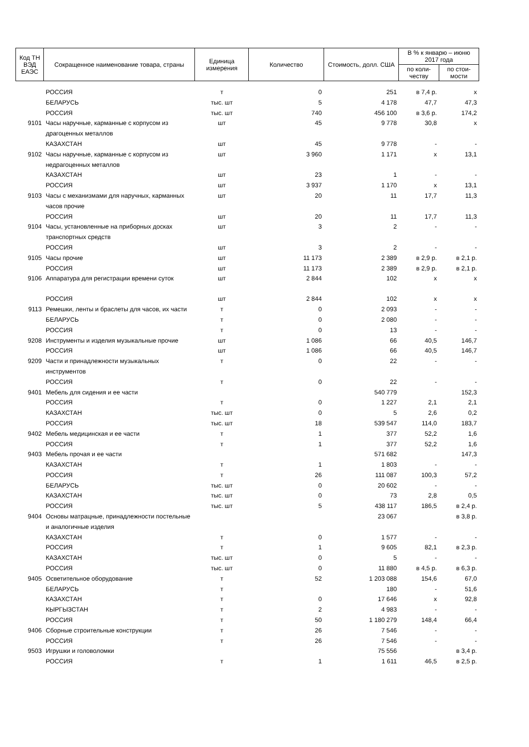| Код ТН ВЭД ЕАЭС | Сокращенное наименование товара, страны | Единица измерения | Количество | Стоимость, долл. США | В % к январю – июню 2017 года | |
| --- | --- | --- | --- | --- | --- | --- |
| | | | | | по коли-честву | по стои-мости |
| | РОССИЯ | т | 0 | 251 | в 7,4 р. | х |
| | БЕЛАРУСЬ | тыс. шт | 5 | 4 178 | 47,7 | 47,3 |
| | РОССИЯ | тыс. шт | 740 | 456 100 | в 3,6 р. | 174,2 |
| 9101 | Часы наручные, карманные с корпусом из драгоценных металлов | шт | 45 | 9 778 | 30,8 | х |
| | КАЗАХСТАН | шт | 45 | 9 778 | - | - |
| 9102 | Часы наручные, карманные с корпусом из недрагоценных металлов | шт | 3 960 | 1 171 | х | 13,1 |
| | КАЗАХСТАН | шт | 23 | 1 | - | - |
| | РОССИЯ | шт | 3 937 | 1 170 | х | 13,1 |
| 9103 | Часы с механизмами для наручных, карманных часов прочие | шт | 20 | 11 | 17,7 | 11,3 |
| | РОССИЯ | шт | 20 | 11 | 17,7 | 11,3 |
| 9104 | Часы, установленные на приборных досках транспортных средств | шт | 3 | 2 | - | - |
| | РОССИЯ | шт | 3 | 2 | - | - |
| 9105 | Часы прочие | шт | 11 173 | 2 389 | в 2,9 р. | в 2,1 р. |
| | РОССИЯ | шт | 11 173 | 2 389 | в 2,9 р. | в 2,1 р. |
| 9106 | Аппаратура для регистрации времени суток | шт | 2 844 | 102 | х | х |
| | РОССИЯ | шт | 2 844 | 102 | х | х |
| 9113 | Ремешки, ленты и браслеты для часов, их части | т | 0 | 2 093 | - | - |
| | БЕЛАРУСЬ | т | 0 | 2 080 | - | - |
| | РОССИЯ | т | 0 | 13 | - | - |
| 9208 | Инструменты и изделия музыкальные прочие | шт | 1 086 | 66 | 40,5 | 146,7 |
| | РОССИЯ | шт | 1 086 | 66 | 40,5 | 146,7 |
| 9209 | Части и принадлежности музыкальных инструментов | т | 0 | 22 | - | - |
| | РОССИЯ | т | 0 | 22 | - | - |
| 9401 | Мебель для сидения и ее части | | | 540 779 | | 152,3 |
| | РОССИЯ | т | 0 | 1 227 | 2,1 | 2,1 |
| | КАЗАХСТАН | тыс. шт | 0 | 5 | 2,6 | 0,2 |
| | РОССИЯ | тыс. шт | 18 | 539 547 | 114,0 | 183,7 |
| 9402 | Мебель медицинская и ее части | т | 1 | 377 | 52,2 | 1,6 |
| | РОССИЯ | т | 1 | 377 | 52,2 | 1,6 |
| 9403 | Мебель прочая и ее части | | | 571 682 | | 147,3 |
| | КАЗАХСТАН | т | 1 | 1 803 | - | - |
| | РОССИЯ | т | 26 | 111 087 | 100,3 | 57,2 |
| | БЕЛАРУСЬ | тыс. шт | 0 | 20 602 | - | - |
| | КАЗАХСТАН | тыс. шт | 0 | 73 | 2,8 | 0,5 |
| | РОССИЯ | тыс. шт | 5 | 438 117 | 186,5 | в 2,4 р. |
| 9404 | Основы матрацные, принадлежности постельные и аналогичные изделия | | | 23 067 | | в 3,8 р. |
| | КАЗАХСТАН | т | 0 | 1 577 | - | - |
| | РОССИЯ | т | 1 | 9 605 | 82,1 | в 2,3 р. |
| | КАЗАХСТАН | тыс. шт | 0 | 5 | - | - |
| | РОССИЯ | тыс. шт | 0 | 11 880 | в 4,5 р. | в 6,3 р. |
| 9405 | Осветительное оборудование | т | 52 | 1 203 088 | 154,6 | 67,0 |
| | БЕЛАРУСЬ | т | | 180 | - | 51,6 |
| | КАЗАХСТАН | т | 0 | 17 646 | х | 92,8 |
| | КЫРГЫЗСТАН | т | 2 | 4 983 | - | - |
| | РОССИЯ | т | 50 | 1 180 279 | 148,4 | 66,4 |
| 9406 | Сборные строительные конструкции | т | 26 | 7 546 | - | - |
| | РОССИЯ | т | 26 | 7 546 | - | - |
| 9503 | Игрушки и головоломки | | | 75 556 | | в 3,4 р. |
| | РОССИЯ | т | 1 | 1 611 | 46,5 | в 2,5 р. |